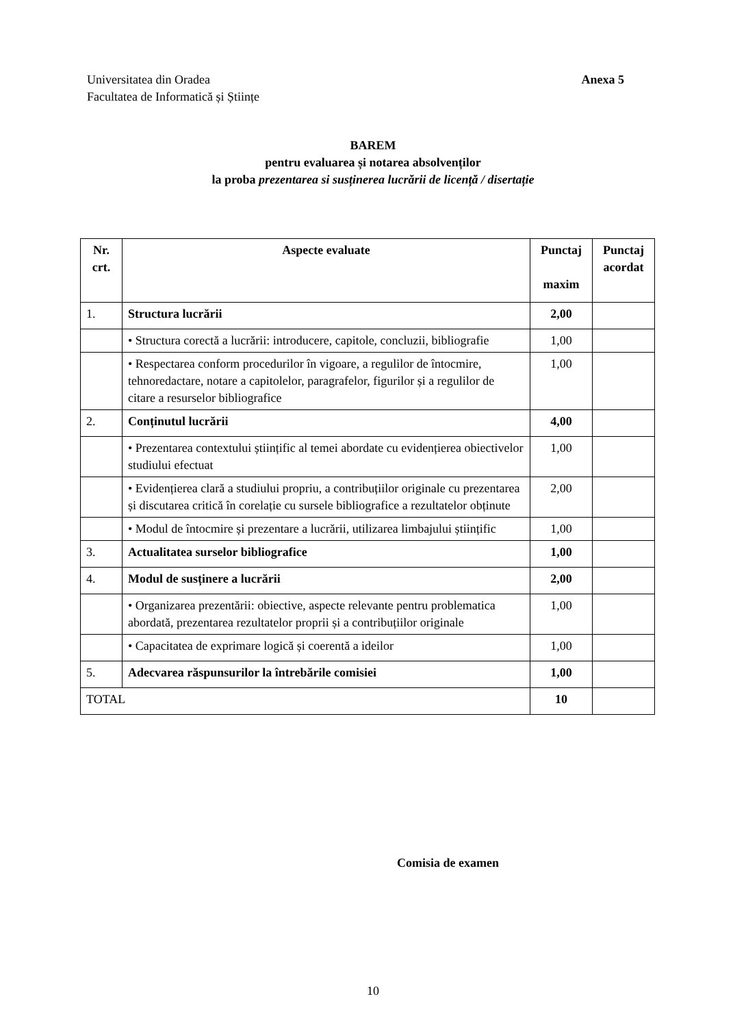Anexa 5 Universitatea din Oradea
Facultatea de Informatică și Științe
BAREM
pentru evaluarea și notarea absolvenților
la proba prezentarea si susținerea lucrării de licență / disertație
| Nr. crt. | Aspecte evaluate | Punctaj maxim | Punctaj acordat |
| --- | --- | --- | --- |
| 1. | Structura lucrării | 2,00 | |
| | • Structura corectă a lucrării: introducere, capitole, concluzii, bibliografie | 1,00 | |
| | • Respectarea conform procedurilor în vigoare, a regulilor de întocmire, tehnoredactare, notare a capitolelor, paragrafelor, figurilor și a regulilor de citare a resurselor bibliografice | 1,00 | |
| 2. | Conținutul lucrării | 4,00 | |
| | • Prezentarea contextului științific al temei abordate cu evidențierea obiectivelor studiului efectuat | 1,00 | |
| | • Evidențierea clară a studiului propriu, a contribuțiilor originale cu prezentarea și discutarea critică în corelație cu sursele bibliografice a rezultatelor obținute | 2,00 | |
| | • Modul de întocmire și prezentare a lucrării, utilizarea limbajului științific | 1,00 | |
| 3. | Actualitatea surselor bibliografice | 1,00 | |
| 4. | Modul de susținere a lucrării | 2,00 | |
| | • Organizarea prezentării: obiective, aspecte relevante pentru problematica abordată, prezentarea rezultatelor proprii și a contribuțiilor originale | 1,00 | |
| | • Capacitatea de exprimare logică și coerentă a ideilor | 1,00 | |
| 5. | Adecvarea răspunsurilor la întrebările comisiei | 1,00 | |
| TOTAL | | 10 | |
Comisia de examen
10